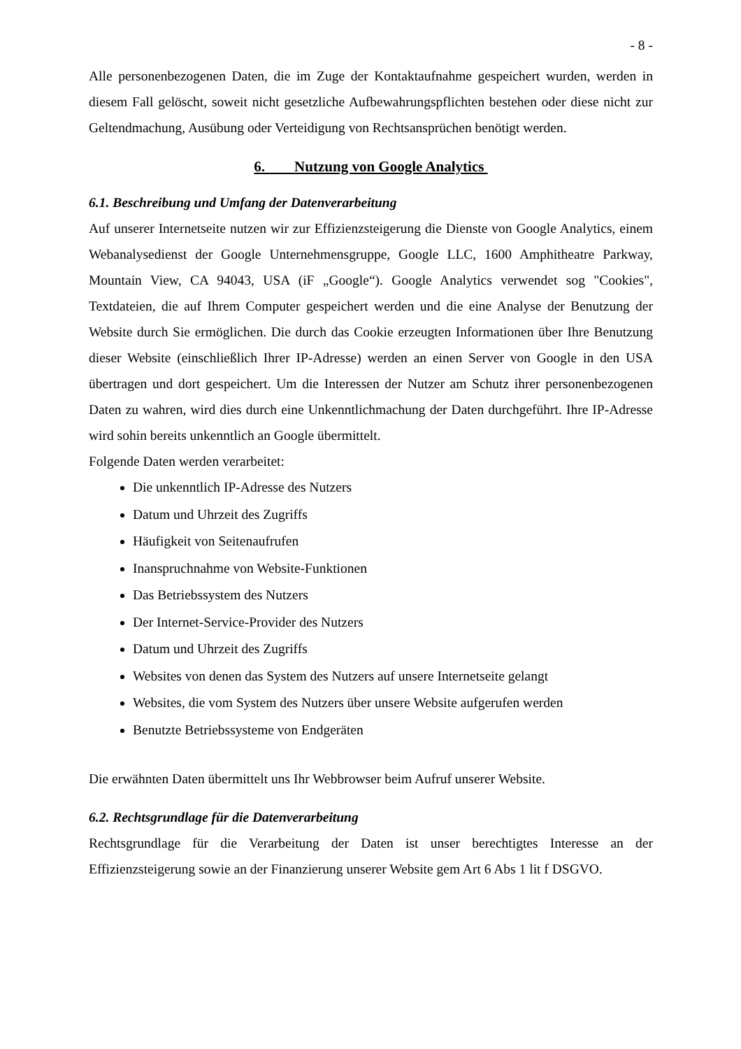- 8 -
Alle personenbezogenen Daten, die im Zuge der Kontaktaufnahme gespeichert wurden, werden in diesem Fall gelöscht, soweit nicht gesetzliche Aufbewahrungspflichten bestehen oder diese nicht zur Geltendmachung, Ausübung oder Verteidigung von Rechtsansprüchen benötigt werden.
6. Nutzung von Google Analytics
6.1. Beschreibung und Umfang der Datenverarbeitung
Auf unserer Internetseite nutzen wir zur Effizienzsteigerung die Dienste von Google Analytics, einem Webanalysedienst der Google Unternehmensgruppe, Google LLC, 1600 Amphitheatre Parkway, Mountain View, CA 94043, USA (iF „Google“). Google Analytics verwendet sog "Cookies", Textdateien, die auf Ihrem Computer gespeichert werden und die eine Analyse der Benutzung der Website durch Sie ermöglichen. Die durch das Cookie erzeugten Informationen über Ihre Benutzung dieser Website (einschließlich Ihrer IP-Adresse) werden an einen Server von Google in den USA übertragen und dort gespeichert. Um die Interessen der Nutzer am Schutz ihrer personenbezogenen Daten zu wahren, wird dies durch eine Unkenntlichmachung der Daten durchgeführt. Ihre IP-Adresse wird sohin bereits unkenntlich an Google übermittelt.
Folgende Daten werden verarbeitet:
Die unkenntlich IP-Adresse des Nutzers
Datum und Uhrzeit des Zugriffs
Häufigkeit von Seitenaufrufen
Inanspruchnahme von Website-Funktionen
Das Betriebssystem des Nutzers
Der Internet-Service-Provider des Nutzers
Datum und Uhrzeit des Zugriffs
Websites von denen das System des Nutzers auf unsere Internetseite gelangt
Websites, die vom System des Nutzers über unsere Website aufgerufen werden
Benutzte Betriebssysteme von Endgeräten
Die erwähnten Daten übermittelt uns Ihr Webbrowser beim Aufruf unserer Website.
6.2. Rechtsgrundlage für die Datenverarbeitung
Rechtsgrundlage für die Verarbeitung der Daten ist unser berechtigtes Interesse an der Effizienzsteigerung sowie an der Finanzierung unserer Website gem Art 6 Abs 1 lit f DSGVO.